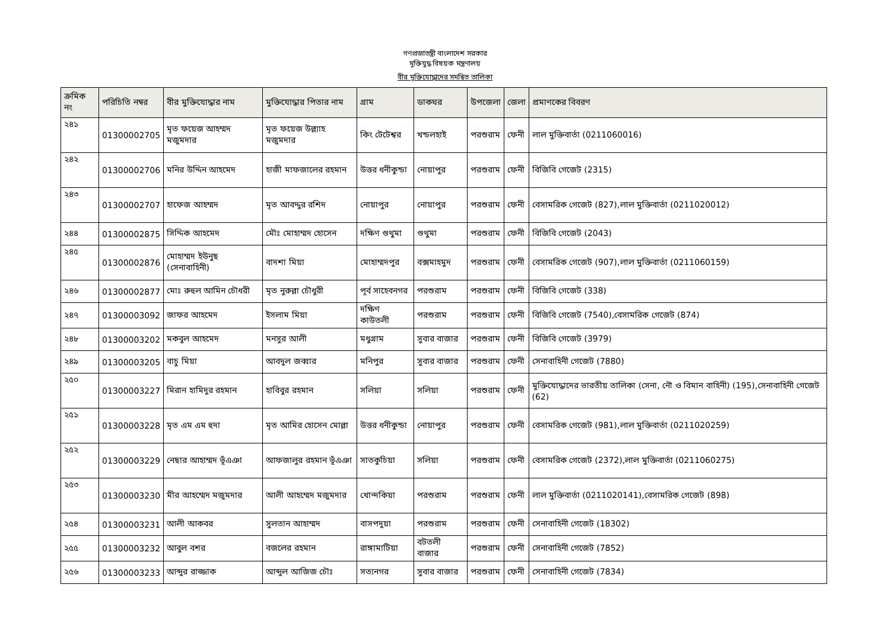গণপ্রজাতন্ত্রী বাংলাদেশ সরকার
মুক্তিযুদ্ধ বিষয়ক মন্ত্রণালয়
বীর মুক্তিযোদ্ধাদের সমন্বিত তালিকা
| ক্রমিক নং | পরিচিতি নম্বর | বীর মুক্তিযোদ্ধার নাম | মুক্তিযোদ্ধার পিতার নাম | গ্রাম | ডাকঘর | উপজেলা | জেলা | প্রমাণকের বিবরণ |
| --- | --- | --- | --- | --- | --- | --- | --- | --- |
| ২৪১ | 01300002705 | মৃত ফয়েজ আহম্মদ মজুমদার | মৃত ফয়েজ উল্ল্যাহ মজুমদার | কিং টেটেশ্বর | খন্ডলহাই | পরশুরাম | ফেনী | লাল মুক্তিবার্তা (0211060016) |
| ২৪২ | 01300002706 | মনির উদ্দিন আহমেদ | হাজী মাফজালের রহমান | উত্তর ধনীকুন্ডা | নোয়াপুর | পরশুরাম | ফেনী | বিজিবি গেজেট (2315) |
| ২৪৩ | 01300002707 | হাফেজ আহম্মদ | মৃত আবদ্দুর রশিদ | নোয়াপুর | নোয়াপুর | পরশুরাম | ফেনী | বেসামরিক গেজেট (827),লাল মুক্তিবার্তা (0211020012) |
| ২৪৪ | 01300002875 | সিদ্দিক আহমেদ | মৌঃ মোহাম্মদ হোসেন | দক্ষিণ গুথুমা | গুথুমা | পরশুরাম | ফেনী | বিজিবি গেজেট (2043) |
| ২৪৫ | 01300002876 | মোহাম্মদ ইউনুছ (সেনাবাহিনী) | বাদশা মিয়া | মোহাম্মদপুর | বক্সমাহমুদ | পরশুরাম | ফেনী | বেসামরিক গেজেট (907),লাল মুক্তিবার্তা (0211060159) |
| ২৪৬ | 01300002877 | মোঃ রুহুল আমিন চৌধরী | মৃত নুরুল্লা চৌধুরী | পূর্ব সাহেবনগর | পরশুরাম | পরশুরাম | ফেনী | বিজিবি গেজেট (338) |
| ২৪৭ | 01300003092 | জাফর আহমেদ | ইসলাম মিয়া | দক্ষিণ কাউতলী | পরশুরাম | পরশুরাম | ফেনী | বিজিবি গেজেট (7540),বেসামরিক গেজেট (874) |
| ২৪৮ | 01300003202 | মকবুল আহমেদ | মনসুর আলী | মধুগ্রাম | সুবার বাজার | পরশুরাম | ফেনী | বিজিবি গেজেট (3979) |
| ২৪৯ | 01300003205 | বাচু মিয়া | আবদুল জব্বার | মনিপুর | সুবার বাজার | পরশুরাম | ফেনী | সেনাবাহিনী গেজেট (7880) |
| ২৫০ | 01300003227 | মিরান হামিদুর রহমান | হাবিবুর রহমান | সলিয়া | সলিয়া | পরশুরাম | ফেনী | মুক্তিযোদ্ধাদের ভারতীয় তালিকা (সেনা, নৌ ও বিমান বাহিনী) (195),সেনাবাহিনী গেজেট (62) |
| ২৫১ | 01300003228 | মৃত এম এম হুদা | মৃত আমির হোসেন মোল্লা | উত্তর ধনীকুন্ডা | নোয়াপুর | পরশুরাম | ফেনী | বেসামরিক গেজেট (981),লাল মুক্তিবার্তা (0211020259) |
| ২৫২ | 01300003229 | নেছার আহাম্মদ ভূঁএঞা | আফজালুর রহমান ভূঁএঞা | সাতকুচিয়া | সলিয়া | পরশুরাম | ফেনী | বেসামরিক গেজেট (2372),লাল মুক্তিবার্তা (0211060275) |
| ২৫৩ | 01300003230 | মীর আহম্মেদ মজুমদার | আলী আহম্মেদ মজুমদার | খোন্দকিয়া | পরশুরাম | পরশুরাম | ফেনী | লাল মুক্তিবার্তা (0211020141),বেসামরিক গেজেট (898) |
| ২৫৪ | 01300003231 | আলী আকবর | সুলতান আহাম্মদ | বাসপদুয়া | পরশুরাম | পরশুরাম | ফেনী | সেনাবাহিনী গেজেট (18302) |
| ২৫৫ | 01300003232 | আবুল বশর | বজলের রহমান | রাঙ্গামাটিয়া | বটতলী বাজার | পরশুরাম | ফেনী | সেনাবাহিনী গেজেট (7852) |
| ২৫৬ | 01300003233 | আব্দুর রাজ্জাক | আব্দুল আজিজ চৌঃ | সত্যনগর | সুবার বাজার | পরশুরাম | ফেনী | সেনাবাহিনী গেজেট (7834) |